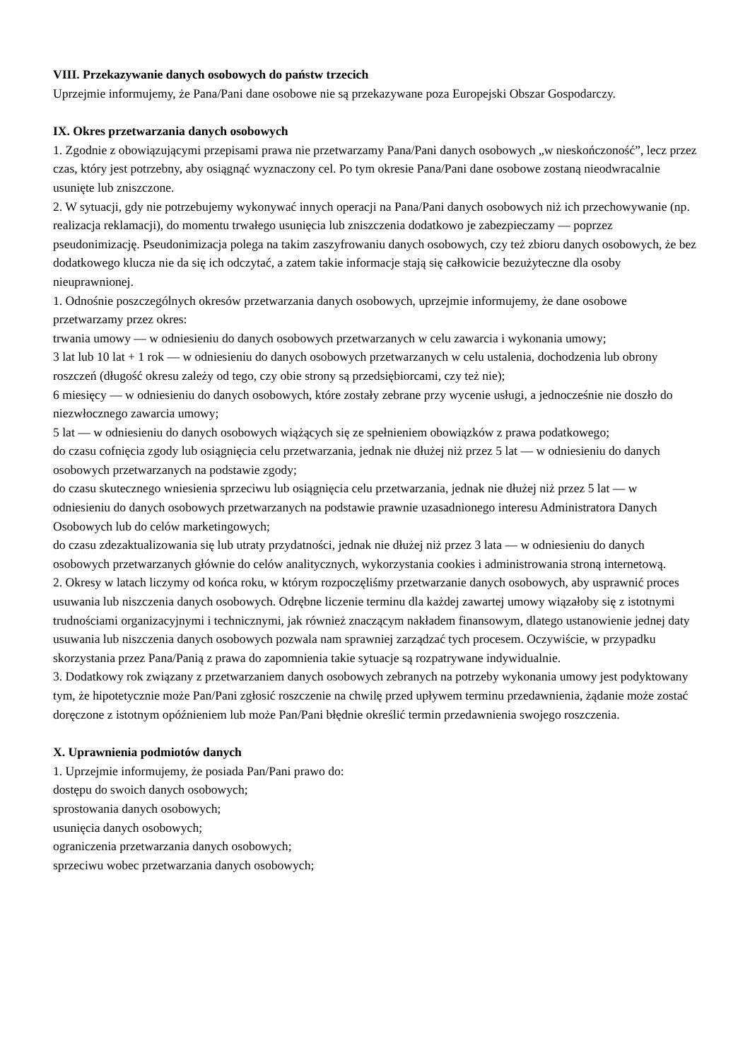VIII. Przekazywanie danych osobowych do państw trzecich
Uprzejmie informujemy, że Pana/Pani dane osobowe nie są przekazywane poza Europejski Obszar Gospodarczy.
IX. Okres przetwarzania danych osobowych
1. Zgodnie z obowiązującymi przepisami prawa nie przetwarzamy Pana/Pani danych osobowych „w nieskończoność”, lecz przez czas, który jest potrzebny, aby osiągnąć wyznaczony cel. Po tym okresie Pana/Pani dane osobowe zostaną nieodwracalnie usunięte lub zniszczone.
2. W sytuacji, gdy nie potrzebujemy wykonywać innych operacji na Pana/Pani danych osobowych niż ich przechowywanie (np. realizacja reklamacji), do momentu trwałego usunięcia lub zniszczenia dodatkowo je zabezpieczamy — poprzez pseudonimizację. Pseudonimizacja polega na takim zaszyfrowaniu danych osobowych, czy też zbioru danych osobowych, że bez dodatkowego klucza nie da się ich odczytać, a zatem takie informacje stają się całkowicie bezużyteczne dla osoby nieuprawnionej.
1. Odnośnie poszczególnych okresów przetwarzania danych osobowych, uprzejmie informujemy, że dane osobowe przetwarzamy przez okres:
trwania umowy — w odniesieniu do danych osobowych przetwarzanych w celu zawarcia i wykonania umowy;
3 lat lub 10 lat + 1 rok — w odniesieniu do danych osobowych przetwarzanych w celu ustalenia, dochodzenia lub obrony roszczeń (długość okresu zależy od tego, czy obie strony są przedsiębiorcami, czy też nie);
6 miesięcy — w odniesieniu do danych osobowych, które zostały zebrane przy wycenie usługi, a jednocześnie nie doszło do niezwłocznego zawarcia umowy;
5 lat — w odniesieniu do danych osobowych wiążących się ze spełnieniem obowiązków z prawa podatkowego;
do czasu cofnięcia zgody lub osiągnięcia celu przetwarzania, jednak nie dłużej niż przez 5 lat — w odniesieniu do danych osobowych przetwarzanych na podstawie zgody;
do czasu skutecznego wniesienia sprzeciwu lub osiągnięcia celu przetwarzania, jednak nie dłużej niż przez 5 lat — w odniesieniu do danych osobowych przetwarzanych na podstawie prawnie uzasadnionego interesu Administratora Danych Osobowych lub do celów marketingowych;
do czasu zdezaktualizowania się lub utraty przydatności, jednak nie dłużej niż przez 3 lata — w odniesieniu do danych osobowych przetwarzanych głównie do celów analitycznych, wykorzystania cookies i administrowania stroną internetową.
2. Okresy w latach liczymy od końca roku, w którym rozpoczęliśmy przetwarzanie danych osobowych, aby usprawnić proces usuwania lub niszczenia danych osobowych. Odrębne liczenie terminu dla każdej zawartej umowy wiązałoby się z istotnymi trudnościami organizacyjnymi i technicznymi, jak również znaczącym nakładem finansowym, dlatego ustanowienie jednej daty usuwania lub niszczenia danych osobowych pozwala nam sprawniej zarządzać tych procesem. Oczywiście, w przypadku skorzystania przez Pana/Panią z prawa do zapomnienia takie sytuacje są rozpatrywane indywidualnie.
3. Dodatkowy rok związany z przetwarzaniem danych osobowych zebranych na potrzeby wykonania umowy jest podyktowany tym, że hipotetycznie może Pan/Pani zgłosić roszczenie na chwilę przed upływem terminu przedawnienia, żądanie może zostać doręczone z istotnym opóźnieniem lub może Pan/Pani błędnie określić termin przedawnienia swojego roszczenia.
X. Uprawnienia podmiotów danych
1. Uprzejmie informujemy, że posiada Pan/Pani prawo do:
dostępu do swoich danych osobowych;
sprostowania danych osobowych;
usunięcia danych osobowych;
ograniczenia przetwarzania danych osobowych;
sprzeciwu wobec przetwarzania danych osobowych;